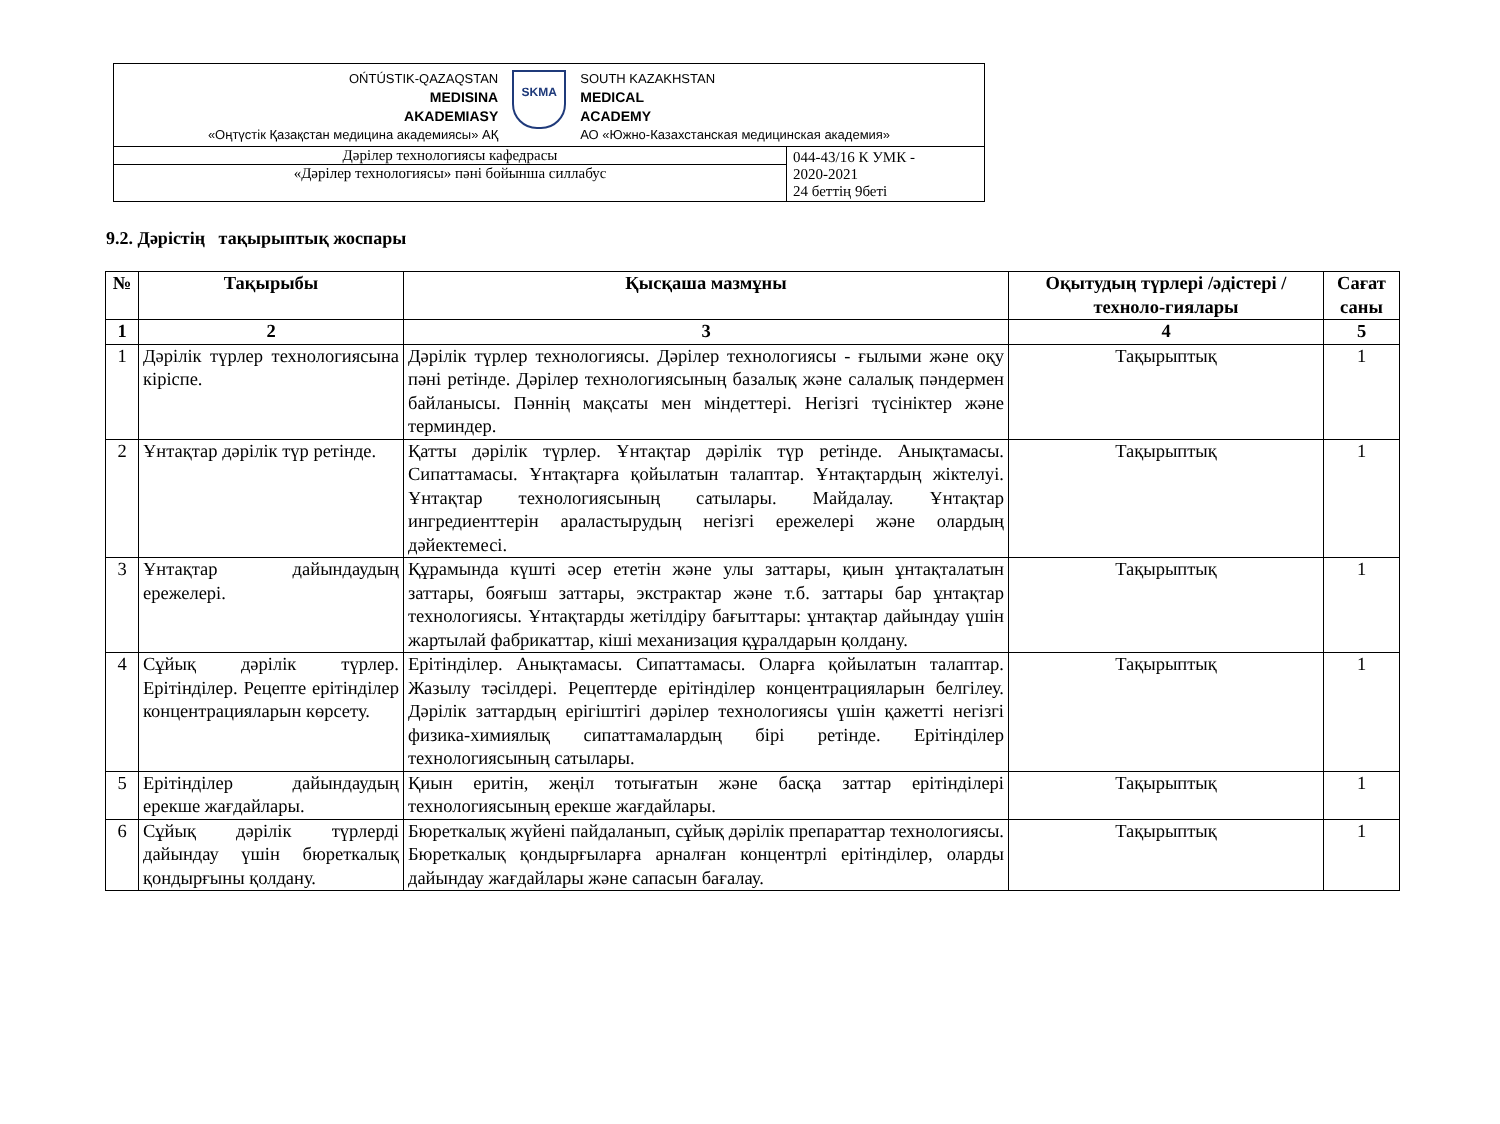| OŃTÚSTIK-QAZAQSTAN MEDISINA AKADEMIASY «Оңтүстік Қазақстан медицина академиясы» АҚ SKMA SOUTH KAZAKHSTAN MEDICAL ACADEMY АО «Южно-Казахстанская медицинская академия» | |
| Дәрілер технологиясы кафедрасы | 044-43/16 К УМК - 2020-2021 24 беттің 9беті |
| «Дәрілер технологиясы» пәні бойынша силлабус | |
9.2. Дәрістің тақырыптық жоспары
| № | Тақырыбы | Қысқаша мазмұны | Оқытудың түрлері /әдістері /техноло-гиялары | Сағат саны |
| --- | --- | --- | --- | --- |
| 1 | 2 | 3 | 4 | 5 |
| 1 | Дәрілік түрлер технологиясына кіріспе. | Дәрілік түрлер технологиясы. Дәрілер технологиясы - ғылыми және оқу пәні ретінде. Дәрілер технологиясының базалық және салалық пәндермен байланысы. Пәннің мақсаты мен міндеттері. Негізгі түсініктер және терминдер. | Тақырыптық | 1 |
| 2 | Ұнтақтар дәрілік түр ретінде. | Қатты дәрілік түрлер. Ұнтақтар дәрілік түр ретінде. Анықтамасы. Сипаттамасы. Ұнтақтарға қойылатын талаптар. Ұнтақтардың жіктелуі. Ұнтақтар технологиясының сатылары. Майдалау. Ұнтақтар ингредиенттерін араластырудың негізгі ережелері және олардың дәйектемесі. | Тақырыптық | 1 |
| 3 | Ұнтақтар дайындаудың ережелері. | Құрамында күшті әсер ететін және улы заттары, қиын ұнтақталатын заттары, бояғыш заттары, экстрактар және т.б. заттары бар ұнтақтар технологиясы. Ұнтақтарды жетілдіру бағыттары: ұнтақтар дайындау үшін жартылай фабрикаттар, кіші механизация құралдарын қолдану. | Тақырыптық | 1 |
| 4 | Сұйық дәрілік түрлер. Ерітінділер. Рецепте ерітінділер концентрацияларын көрсету. | Ерітінділер. Анықтамасы. Сипаттамасы. Оларға қойылатын талаптар. Жазылу тәсілдері. Рецептерде ерітінділер концентрацияларын белгілеу. Дәрілік заттардың ерігіштігі дәрілер технологиясы үшін қажетті негізгі физика-химиялық сипаттамалардың бірі ретінде. Ерітінділер технологиясының сатылары. | Тақырыптық | 1 |
| 5 | Ерітінділер дайындаудың ерекше жағдайлары. | Қиын еритін, жеңіл тотығатын және басқа заттар ерітінділері технологиясының ерекше жағдайлары. | Тақырыптық | 1 |
| 6 | Сұйық дәрілік түрлерді дайындау үшін бюреткалық қондырғыны қолдану. | Бюреткалық жүйені пайдаланып, сұйық дәрілік препараттар технологиясы. Бюреткалық қондырғыларға арналған концентрлі ерітінділер, оларды дайындау жағдайлары және сапасын бағалау. | Тақырыптық | 1 |